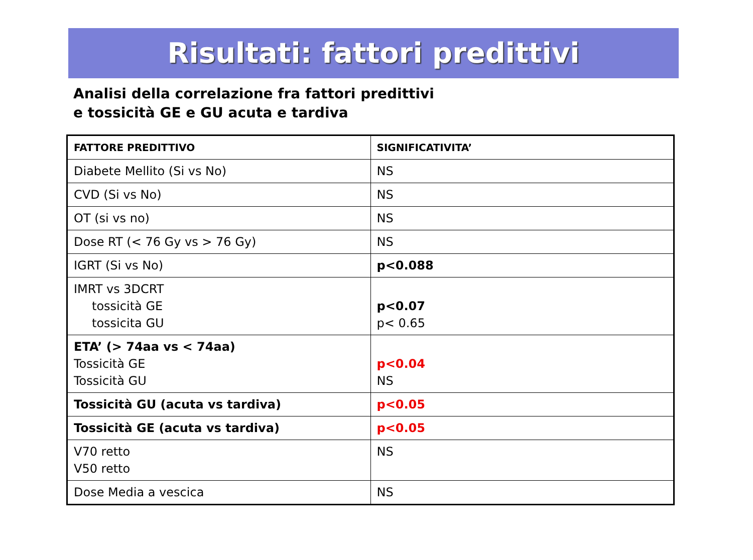Risultati: fattori predittivi
Analisi della correlazione fra fattori predittivi
e tossicità GE e GU acuta e tardiva
| FATTORE PREDITTIVO | SIGNIFICATIVITA’ |
| Diabete Mellito (Si vs No) | NS |
| CVD (Si vs No) | NS |
| OT (si vs no) | NS |
| Dose RT (< 76 Gy vs > 76 Gy) | NS |
| IGRT (Si vs No) | p<0.088 |
| IMRT vs 3DCRT tossicità GE tossicita GU | p<0.07 p< 0.65 |
| ETA’ (> 74aa vs < 74aa) Tossicità GE Tossicità GU | p<0.04 NS |
| Tossicità GU (acuta vs tardiva) | p<0.05 |
| Tossicità GE (acuta vs tardiva) | p<0.05 |
| V70 retto V50 retto | NS |
| Dose Media a vescica | NS |